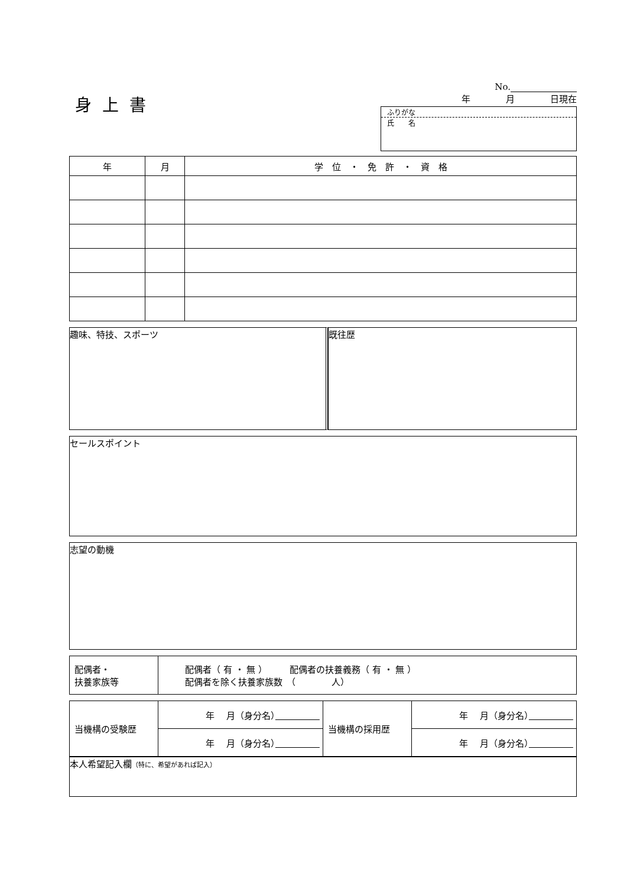身上書
No.
年　　　　月　　　　日現在
ふりがな
氏　　名
| 年 | 月 | 学 位 ・ 免 許 ・ 資 格 |
| --- | --- | --- |
趣味、特技、スポーツ 既往歴
セールスポイント
志望の動機
| 配偶者・ 扶養家族等 | 配偶者（ 有 ・ 無 ） 配偶者の扶養義務（ 有 ・ 無 ） 配偶者を除く扶養家族数 （ 人） |
| 当機構の受験歴 | 年 月（身分名） | 当機構の採用歴 | 年 月（身分名） |
| | 年 月（身分名） | | 年 月（身分名） |
本人希望記入欄（特に、希望があれば記入）